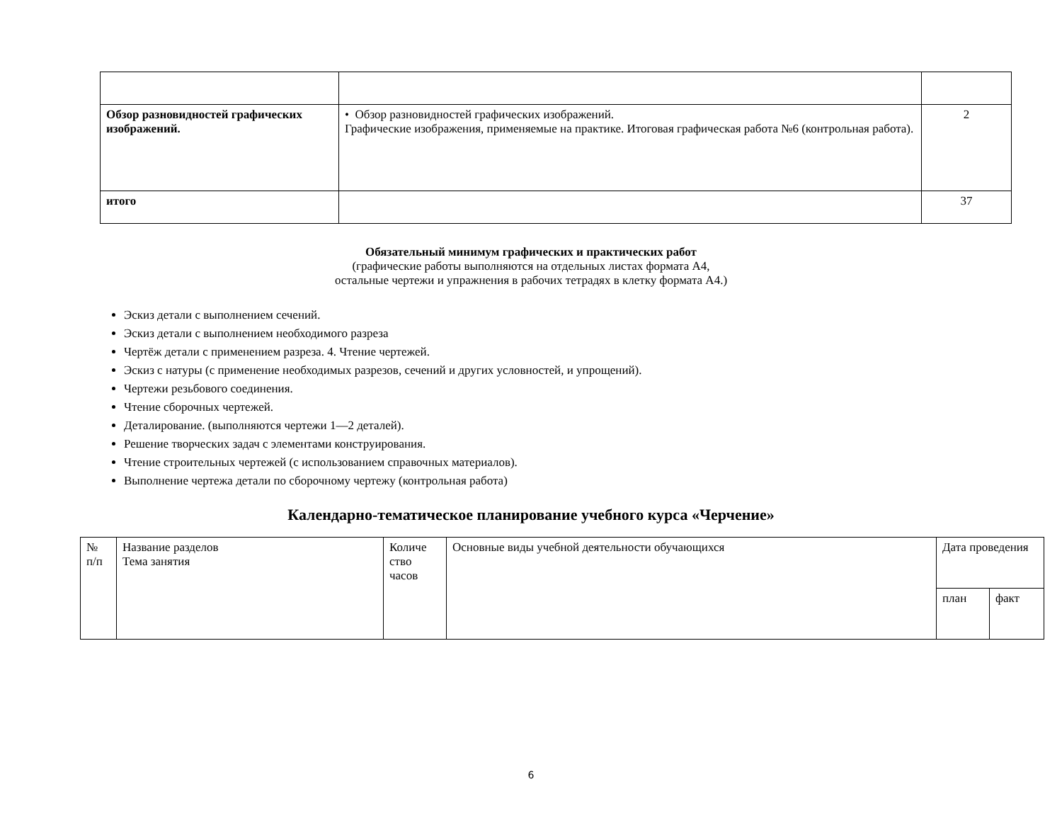| Обзор разновидностей графических изображений. | • Обзор разновидностей графических изображений. Графические изображения, применяемые на практике. Итоговая графическая работа №6 (контрольная работа). | 2 |
| итого | | 37 |
Обязательный минимум графических и практических работ
(графические работы выполняются на отдельных листах формата А4,
остальные чертежи и упражнения в рабочих тетрадях в клетку формата А4.)
Эскиз детали с выполнением сечений.
Эскиз детали с выполнением необходимого разреза
Чертёж детали с применением разреза. 4. Чтение чертежей.
Эскиз с натуры (с применение необходимых разрезов, сечений и других условностей, и упрощений).
Чертежи резьбового соединения.
Чтение сборочных чертежей.
Деталирование. (выполняются чертежи 1—2 деталей).
Решение творческих задач с элементами конструирования.
Чтение строительных чертежей (с использованием справочных материалов).
Выполнение чертежа детали по сборочному чертежу (контрольная работа)
Календарно-тематическое планирование учебного курса «Черчение»
| № п/п | Название разделов Тема занятия | Количе ство часов | Основные виды учебной деятельности обучающихся | Дата проведения | |
| | | | | план | факт |
6